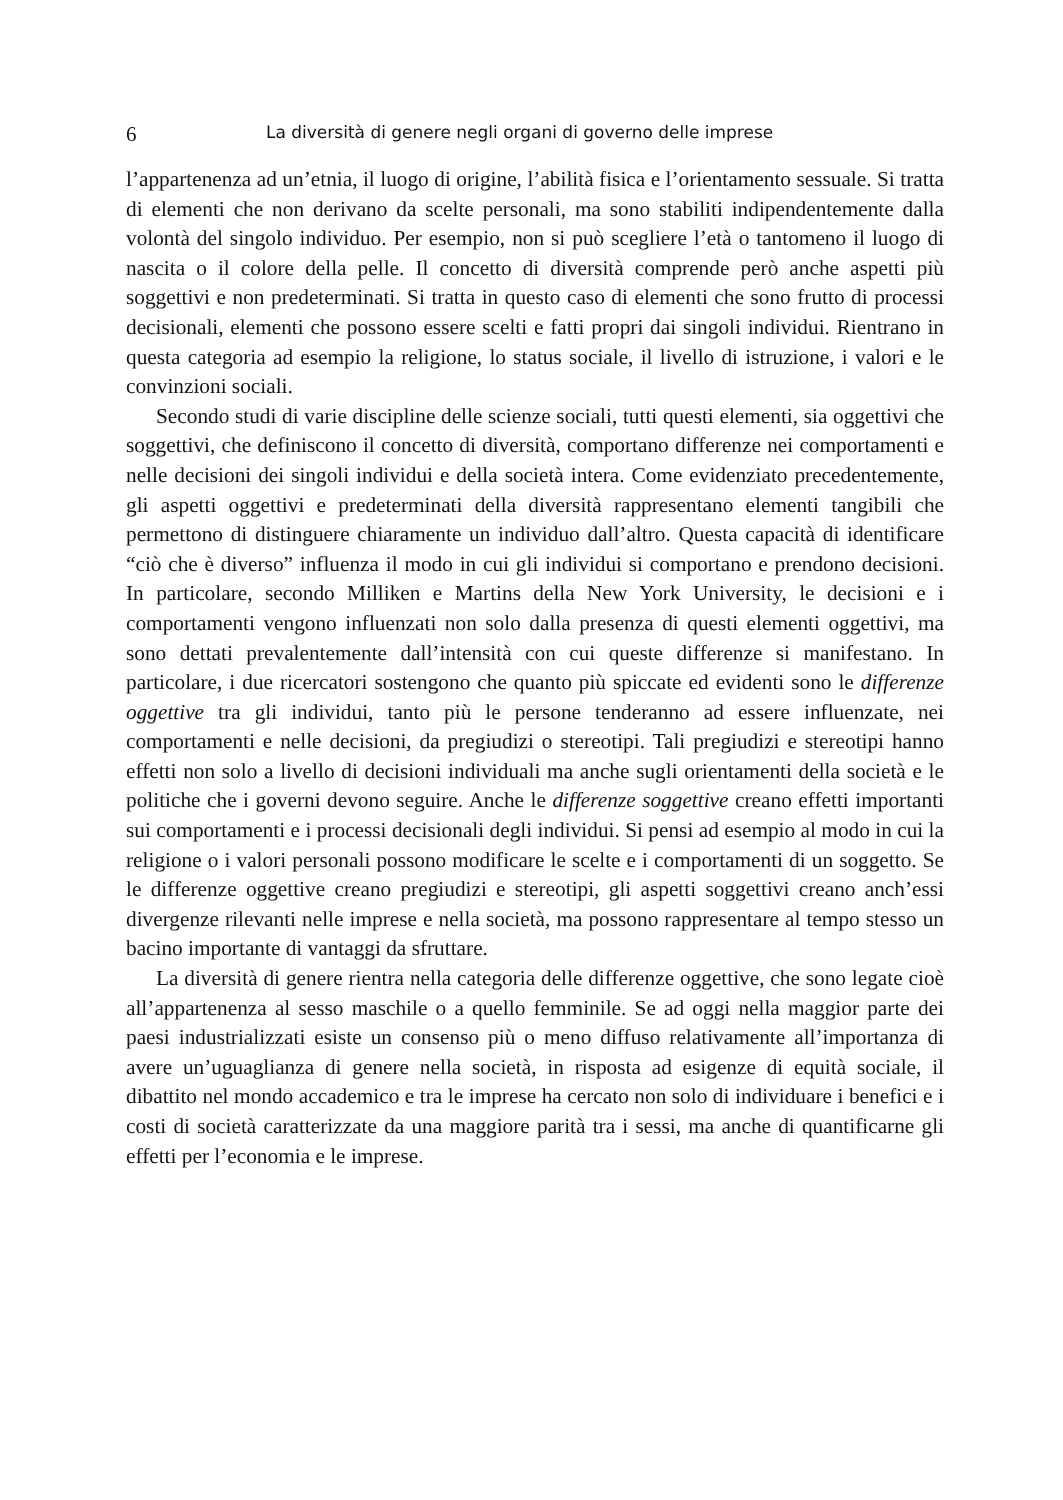6 La diversità di genere negli organi di governo delle imprese
l’appartenenza ad un’etnia, il luogo di origine, l’abilità fisica e l’orientamento sessuale. Si tratta di elementi che non derivano da scelte personali, ma sono stabiliti indipendentemente dalla volontà del singolo individuo. Per esempio, non si può scegliere l’età o tantomeno il luogo di nascita o il colore della pelle. Il concetto di diversità comprende però anche aspetti più soggettivi e non predeterminati. Si tratta in questo caso di elementi che sono frutto di processi decisionali, elementi che possono essere scelti e fatti propri dai singoli individui. Rientrano in questa categoria ad esempio la religione, lo status sociale, il livello di istruzione, i valori e le convinzioni sociali.
Secondo studi di varie discipline delle scienze sociali, tutti questi elementi, sia oggettivi che soggettivi, che definiscono il concetto di diversità, comportano differenze nei comportamenti e nelle decisioni dei singoli individui e della società intera. Come evidenziato precedentemente, gli aspetti oggettivi e predeterminati della diversità rappresentano elementi tangibili che permettono di distinguere chiaramente un individuo dall’altro. Questa capacità di identificare “ciò che è diverso” influenza il modo in cui gli individui si comportano e prendono decisioni. In particolare, secondo Milliken e Martins della New York University, le decisioni e i comportamenti vengono influenzati non solo dalla presenza di questi elementi oggettivi, ma sono dettati prevalentemente dall’intensità con cui queste differenze si manifestano. In particolare, i due ricercatori sostengono che quanto più spiccate ed evidenti sono le differenze oggettive tra gli individui, tanto più le persone tenderanno ad essere influenzate, nei comportamenti e nelle decisioni, da pregiudizi o stereotipi. Tali pregiudizi e stereotipi hanno effetti non solo a livello di decisioni individuali ma anche sugli orientamenti della società e le politiche che i governi devono seguire. Anche le differenze soggettive creano effetti importanti sui comportamenti e i processi decisionali degli individui. Si pensi ad esempio al modo in cui la religione o i valori personali possono modificare le scelte e i comportamenti di un soggetto. Se le differenze oggettive creano pregiudizi e stereotipi, gli aspetti soggettivi creano anch’essi divergenze rilevanti nelle imprese e nella società, ma possono rappresentare al tempo stesso un bacino importante di vantaggi da sfruttare.
La diversità di genere rientra nella categoria delle differenze oggettive, che sono legate cioè all’appartenenza al sesso maschile o a quello femminile. Se ad oggi nella maggior parte dei paesi industrializzati esiste un consenso più o meno diffuso relativamente all’importanza di avere un’uguaglianza di genere nella società, in risposta ad esigenze di equità sociale, il dibattito nel mondo accademico e tra le imprese ha cercato non solo di individuare i benefici e i costi di società caratterizzate da una maggiore parità tra i sessi, ma anche di quantificarne gli effetti per l’economia e le imprese.